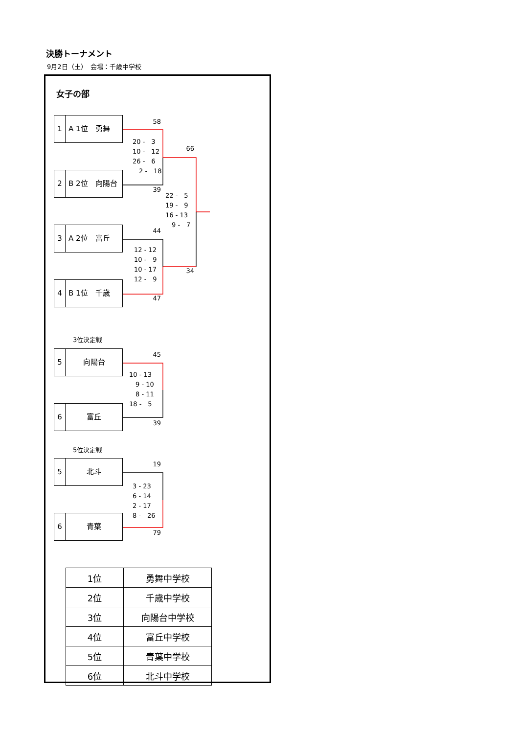決勝トーナメント
9月2日（土）　会場：千歳中学校
女子の部
1 A 1位　勇舞
2 B 2位　向陽台
3 A 2位　富丘
4 B 1位　千歳
58
20 -　3
10 -　12
26 -　6
　2 -　18
39
44
12 - 12
10 -　9
10 - 17
12 -　9
47
66
22 -　5
19 -　9
16 - 13
　9 -　7
34
3位決定戦
5 向陽台
6 富丘
45
10 - 13
　9 - 10
　8 - 11
18 -　5
39
5位決定戦
5 北斗
6 青葉
19
3 - 23
6 - 14
2 - 17
8 -　26
79
| 1位 | 勇舞中学校 |
| 2位 | 千歳中学校 |
| 3位 | 向陽台中学校 |
| 4位 | 富丘中学校 |
| 5位 | 青葉中学校 |
| 6位 | 北斗中学校 |